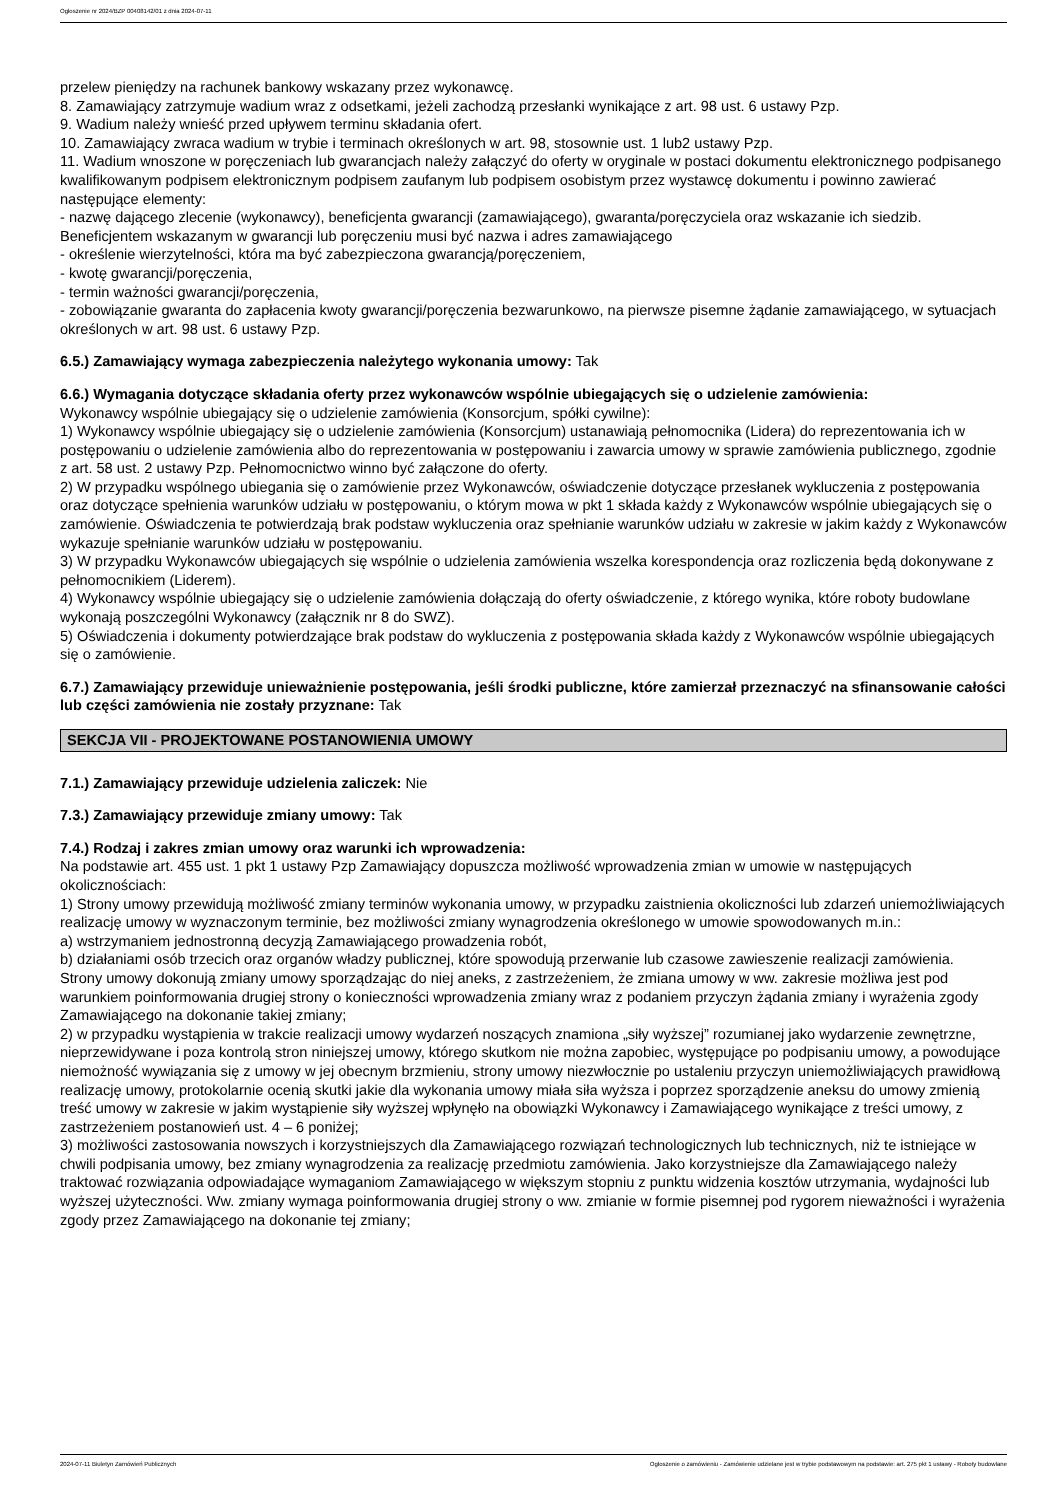Ogłoszenie nr 2024/BZP 00408142/01 z dnia 2024-07-11
przelew pieniędzy na rachunek bankowy wskazany przez wykonawcę.
8. Zamawiający zatrzymuje wadium wraz z odsetkami, jeżeli zachodzą przesłanki wynikające z art. 98 ust. 6 ustawy Pzp.
9. Wadium należy wnieść przed upływem terminu składania ofert.
10. Zamawiający zwraca wadium w trybie i terminach określonych w art. 98, stosownie ust. 1 lub2 ustawy Pzp.
11. Wadium wnoszone w poręczeniach lub gwarancjach należy załączyć do oferty w oryginale w postaci dokumentu elektronicznego podpisanego kwalifikowanym podpisem elektronicznym podpisem zaufanym lub podpisem osobistym przez wystawcę dokumentu i powinno zawierać następujące elementy:
- nazwę dającego zlecenie (wykonawcy), beneficjenta gwarancji (zamawiającego), gwaranta/poręczyciela oraz wskazanie ich siedzib. Beneficjentem wskazanym w gwarancji lub poręczeniu musi być nazwa i adres zamawiającego
- określenie wierzytelności, która ma być zabezpieczona gwarancją/poręczeniem,
- kwotę gwarancji/poręczenia,
- termin ważności gwarancji/poręczenia,
- zobowiązanie gwaranta do zapłacenia kwoty gwarancji/poręczenia bezwarunkowo, na pierwsze pisemne żądanie zamawiającego, w sytuacjach określonych w art. 98 ust. 6 ustawy Pzp.
6.5.) Zamawiający wymaga zabezpieczenia należytego wykonania umowy: Tak
6.6.) Wymagania dotyczące składania oferty przez wykonawców wspólnie ubiegających się o udzielenie zamówienia:
Wykonawcy wspólnie ubiegający się o udzielenie zamówienia (Konsorcjum, spółki cywilne):
1) Wykonawcy wspólnie ubiegający się o udzielenie zamówienia (Konsorcjum) ustanawiają pełnomocnika (Lidera) do reprezentowania ich w postępowaniu o udzielenie zamówienia albo do reprezentowania w postępowaniu i zawarcia umowy w sprawie zamówienia publicznego, zgodnie z art. 58 ust. 2 ustawy Pzp. Pełnomocnictwo winno być załączone do oferty.
2) W przypadku wspólnego ubiegania się o zamówienie przez Wykonawców, oświadczenie dotyczące przesłanek wykluczenia z postępowania oraz dotyczące spełnienia warunków udziału w postępowaniu, o którym mowa w pkt 1 składa każdy z Wykonawców wspólnie ubiegających się o zamówienie. Oświadczenia te potwierdzają brak podstaw wykluczenia oraz spełnianie warunków udziału w zakresie w jakim każdy z Wykonawców wykazuje spełnianie warunków udziału w postępowaniu.
3) W przypadku Wykonawców ubiegających się wspólnie o udzielenia zamówienia wszelka korespondencja oraz rozliczenia będą dokonywane z pełnomocnikiem (Liderem).
4) Wykonawcy wspólnie ubiegający się o udzielenie zamówienia dołączają do oferty oświadczenie, z którego wynika, które roboty budowlane wykonają poszczególni Wykonawcy (załącznik nr 8 do SWZ).
5) Oświadczenia i dokumenty potwierdzające brak podstaw do wykluczenia z postępowania składa każdy z Wykonawców wspólnie ubiegających się o zamówienie.
6.7.) Zamawiający przewiduje unieważnienie postępowania, jeśli środki publiczne, które zamierzał przeznaczyć na sfinansowanie całości lub części zamówienia nie zostały przyznane: Tak
SEKCJA VII - PROJEKTOWANE POSTANOWIENIA UMOWY
7.1.) Zamawiający przewiduje udzielenia zaliczek: Nie
7.3.) Zamawiający przewiduje zmiany umowy: Tak
7.4.) Rodzaj i zakres zmian umowy oraz warunki ich wprowadzenia:
Na podstawie art. 455 ust. 1 pkt 1 ustawy Pzp Zamawiający dopuszcza możliwość wprowadzenia zmian w umowie w następujących okolicznościach:
1) Strony umowy przewidują możliwość zmiany terminów wykonania umowy, w przypadku zaistnienia okoliczności lub zdarzeń uniemożliwiających realizację umowy w wyznaczonym terminie, bez możliwości zmiany wynagrodzenia określonego w umowie spowodowanych m.in.:
a) wstrzymaniem jednostronną decyzją Zamawiającego prowadzenia robót,
b) działaniami osób trzecich oraz organów władzy publicznej, które spowodują przerwanie lub czasowe zawieszenie realizacji zamówienia.
Strony umowy dokonują zmiany umowy sporządzając do niej aneks, z zastrzeżeniem, że zmiana umowy w ww. zakresie możliwa jest pod warunkiem poinformowania drugiej strony o konieczności wprowadzenia zmiany wraz z podaniem przyczyn żądania zmiany i wyrażenia zgody Zamawiającego na dokonanie takiej zmiany;
2) w przypadku wystąpienia w trakcie realizacji umowy wydarzeń noszących znamiona „siły wyższej” rozumianej jako wydarzenie zewnętrzne, nieprzewidywane i poza kontrolą stron niniejszej umowy, którego skutkom nie można zapobiec, występujące po podpisaniu umowy, a powodujące niemożność wywiązania się z umowy w jej obecnym brzmieniu, strony umowy niezwłocznie po ustaleniu przyczyn uniemożliwiających prawidłową realizację umowy, protokolarnie ocenią skutki jakie dla wykonania umowy miała siła wyższa i poprzez sporządzenie aneksu do umowy zmienią treść umowy w zakresie w jakim wystąpienie siły wyższej wpłynęło na obowiązki Wykonawcy i Zamawiającego wynikające z treści umowy, z zastrzeżeniem postanowień ust. 4 – 6 poniżej;
3) możliwości zastosowania nowszych i korzystniejszych dla Zamawiającego rozwiązań technologicznych lub technicznych, niż te istniejące w chwili podpisania umowy, bez zmiany wynagrodzenia za realizację przedmiotu zamówienia. Jako korzystniejsze dla Zamawiającego należy traktować rozwiązania odpowiadające wymaganiom Zamawiającego w większym stopniu z punktu widzenia kosztów utrzymania, wydajności lub wyższej użyteczności. Ww. zmiany wymaga poinformowania drugiej strony o ww. zmianie w formie pisemnej pod rygorem nieważności i wyrażenia zgody przez Zamawiającego na dokonanie tej zmiany;
2024-07-11 Biuletyn Zamówień Publicznych Ogłoszenie o zamówieniu - Zamówienie udzielane jest w trybie podstawowym na podstawie: art. 275 pkt 1 ustawy - Roboty budowlane